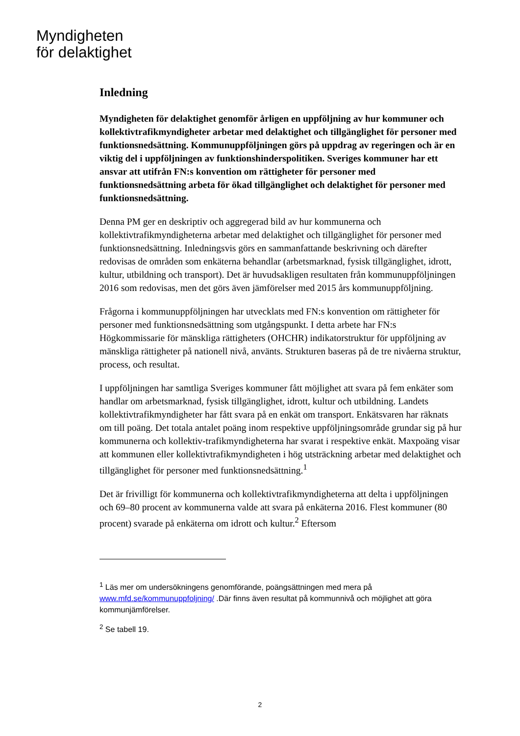Myndigheten
för delaktighet
Inledning
Myndigheten för delaktighet genomför årligen en uppföljning av hur kommuner och kollektivtrafikmyndigheter arbetar med delaktighet och tillgänglighet för personer med funktionsnedsättning. Kommunuppföljningen görs på uppdrag av regeringen och är en viktig del i uppföljningen av funktionshinderspolitiken. Sveriges kommuner har ett ansvar att utifrån FN:s konvention om rättigheter för personer med funktionsnedsättning arbeta för ökad tillgänglighet och delaktighet för personer med funktionsnedsättning.
Denna PM ger en deskriptiv och aggregerad bild av hur kommunerna och kollektivtrafikmyndigheterna arbetar med delaktighet och tillgänglighet för personer med funktionsnedsättning. Inledningsvis görs en sammanfattande beskrivning och därefter redovisas de områden som enkäterna behandlar (arbetsmarknad, fysisk tillgänglighet, idrott, kultur, utbildning och transport). Det är huvudsakligen resultaten från kommunuppföljningen 2016 som redovisas, men det görs även jämförelser med 2015 års kommunuppföljning.
Frågorna i kommunuppföljningen har utvecklats med FN:s konvention om rättigheter för personer med funktionsnedsättning som utgångspunkt. I detta arbete har FN:s Högkommissarie för mänskliga rättigheters (OHCHR) indikatorstruktur för uppföljning av mänskliga rättigheter på nationell nivå, använts. Strukturen baseras på de tre nivåerna struktur, process, och resultat.
I uppföljningen har samtliga Sveriges kommuner fått möjlighet att svara på fem enkäter som handlar om arbetsmarknad, fysisk tillgänglighet, idrott, kultur och utbildning. Landets kollektivtrafikmyndigheter har fått svara på en enkät om transport. Enkätsvaren har räknats om till poäng. Det totala antalet poäng inom respektive uppföljningsområde grundar sig på hur kommunerna och kollektiv-trafikmyndigheterna har svarat i respektive enkät. Maxpoäng visar att kommunen eller kollektivtrafikmyndigheten i hög utsträckning arbetar med delaktighet och tillgänglighet för personer med funktionsnedsättning.<sup>1</sup>
Det är frivilligt för kommunerna och kollektivtrafikmyndigheterna att delta i uppföljningen och 69–80 procent av kommunerna valde att svara på enkäterna 2016. Flest kommuner (80 procent) svarade på enkäterna om idrott och kultur.<sup>2</sup> Eftersom
<sup>1</sup> Läs mer om undersökningens genomförande, poängsättningen med mera på www.mfd.se/kommunuppfoljning/ .Där finns även resultat på kommunnivå och möjlighet att göra kommunjämförelser.
<sup>2</sup> Se tabell 19.
2